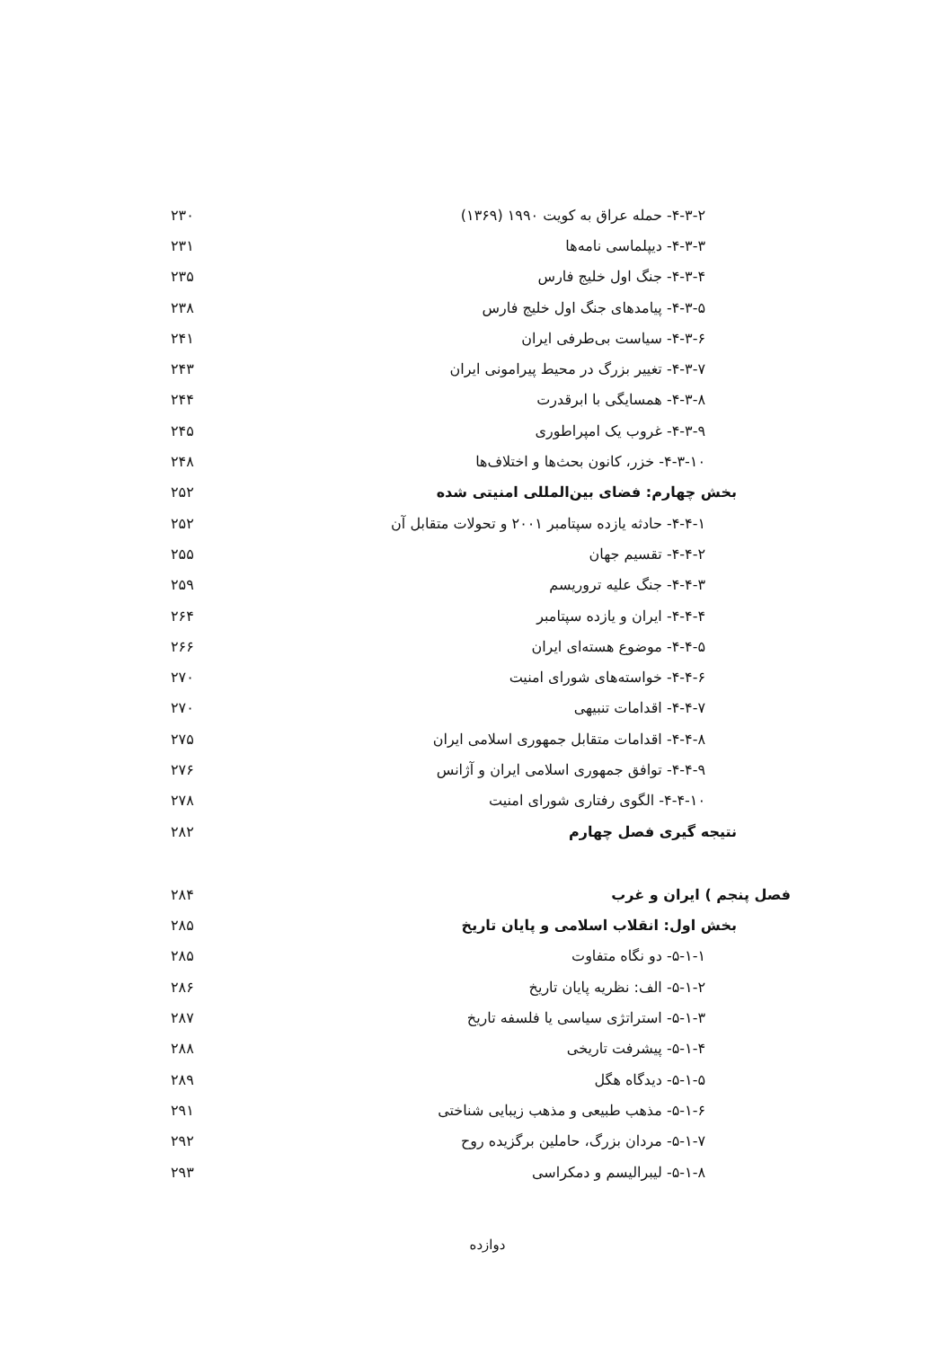۴-۳-۲- حمله عراق به کویت ۱۹۹۰ (۱۳۶۹) ۲۳۰
۴-۳-۳- دیپلماسی نامه‌ها ۲۳۱
۴-۳-۴- جنگ اول خلیج فارس ۲۳۵
۴-۳-۵- پیامدهای جنگ اول خلیج فارس ۲۳۸
۴-۳-۶- سیاست بی‌طرفی ایران ۲۴۱
۴-۳-۷- تغییر بزرگ در محیط پیرامونی ایران ۲۴۳
۴-۳-۸- همسایگی با ابرقدرت ۲۴۴
۴-۳-۹- غروب یک امپراطوری ۲۴۵
۴-۳-۱۰- خزر، کانون بحث‌ها و اختلاف‌ها ۲۴۸
بخش چهارم: فضای بین‌المللی امنیتی شده ۲۵۲
۴-۴-۱- حادثه یازده سپتامبر ۲۰۰۱ و تحولات متقابل آن ۲۵۲
۴-۴-۲- تقسیم جهان ۲۵۵
۴-۴-۳- جنگ علیه تروریسم ۲۵۹
۴-۴-۴- ایران و یازده سپتامبر ۲۶۴
۴-۴-۵- موضوع هسته‌ای ایران ۲۶۶
۴-۴-۶- خواسته‌های شورای امنیت ۲۷۰
۴-۴-۷- اقدامات تنبیهی ۲۷۰
۴-۴-۸- اقدامات متقابل جمهوری اسلامی ایران ۲۷۵
۴-۴-۹- توافق جمهوری اسلامی ایران و آژانس ۲۷۶
۴-۴-۱۰- الگوی رفتاری شورای امنیت ۲۷۸
نتیجه گیری فصل چهارم ۲۸۲
فصل پنجم ) ایران و غرب ۲۸۴
بخش اول: انقلاب اسلامی و پایان تاریخ ۲۸۵
۵-۱-۱- دو نگاه متفاوت ۲۸۵
۵-۱-۲- الف: نظریه پایان تاریخ ۲۸۶
۵-۱-۳- استراتژی سیاسی یا فلسفه تاریخ ۲۸۷
۵-۱-۴- پیشرفت تاریخی ۲۸۸
۵-۱-۵- دیدگاه هگل ۲۸۹
۵-۱-۶- مذهب طبیعی و مذهب زیبایی شناختی ۲۹۱
۵-۱-۷- مردان بزرگ، حاملین برگزیده روح ۲۹۲
۵-۱-۸- لیبرالیسم و دمکراسی ۲۹۳
دوازده